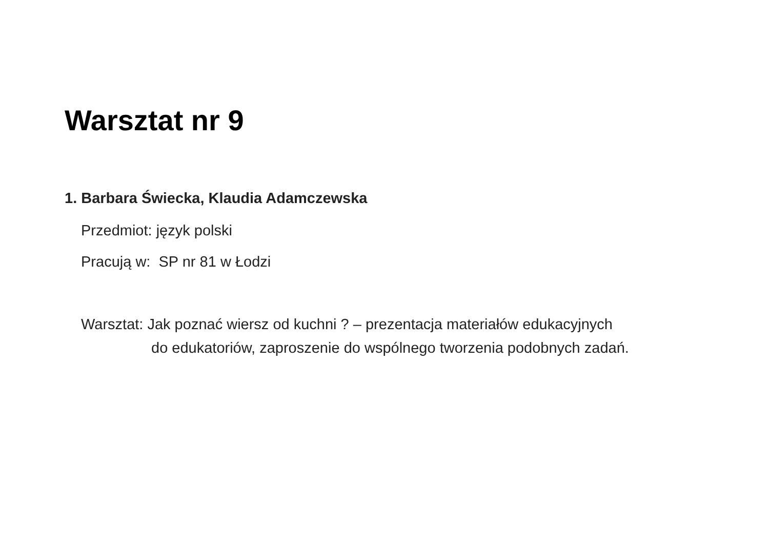Warsztat nr 9
1. Barbara Świecka, Klaudia Adamczewska
Przedmiot: język polski
Pracują w: SP nr 81 w Łodzi
Warsztat: Jak poznać wiersz od kuchni ? – prezentacja materiałów edukacyjnych
do edukatoriów, zaproszenie do wspólnego tworzenia podobnych zadań.